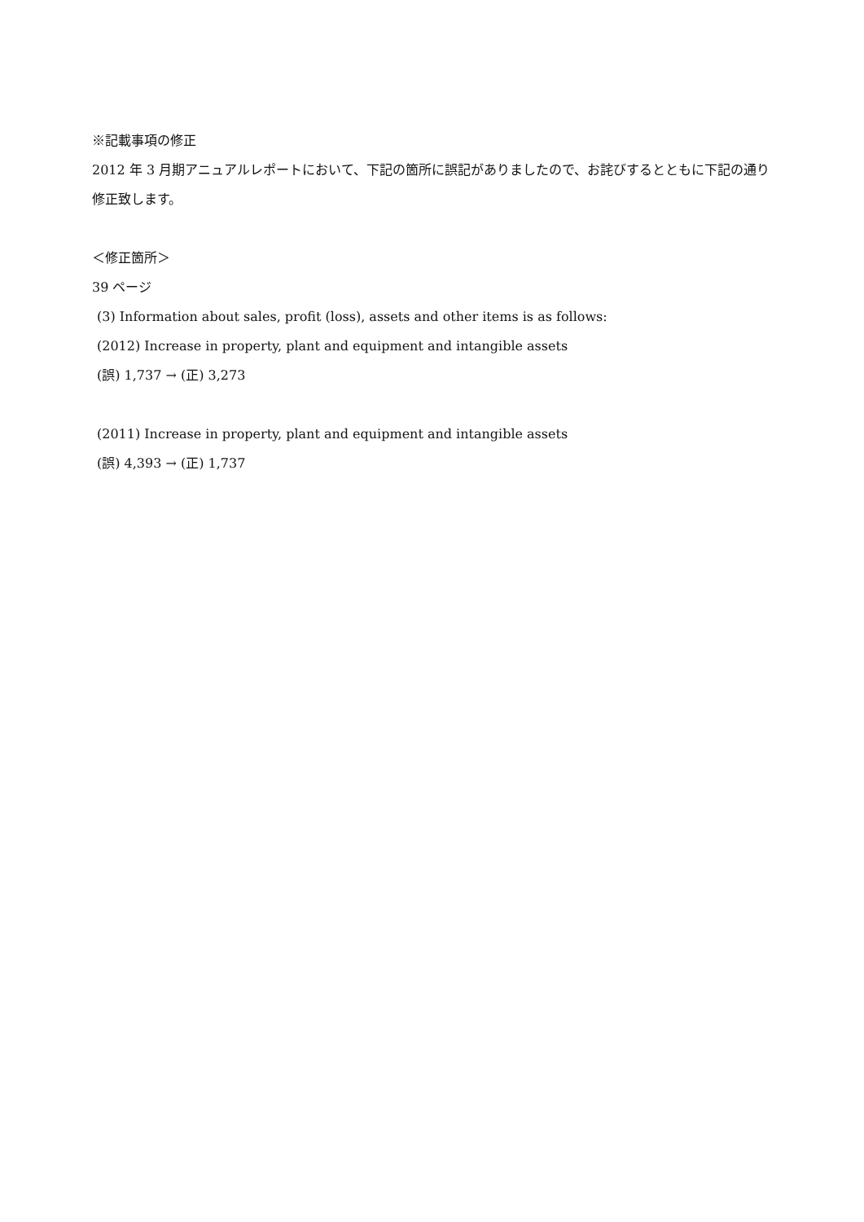※記載事項の修正
2012 年 3 月期アニュアルレポートにおいて、下記の箇所に誤記がありましたので、お詫びするとともに下記の通り修正致します。
＜修正箇所＞
39 ページ
(3) Information about sales, profit (loss), assets and other items is as follows:
(2012) Increase in property, plant and equipment and intangible assets
(誤) 1,737 → (正) 3,273
(2011) Increase in property, plant and equipment and intangible assets
(誤) 4,393 → (正) 1,737